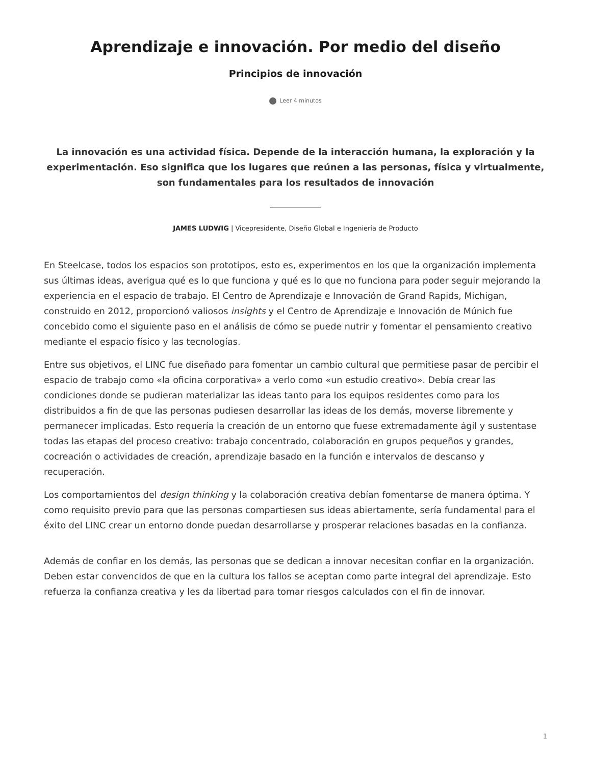Aprendizaje e innovación. Por medio del diseño
Principios de innovación
Leer 4 minutos
La innovación es una actividad física. Depende de la interacción humana, la exploración y la experimentación. Eso significa que los lugares que reúnen a las personas, física y virtualmente, son fundamentales para los resultados de innovación
JAMES LUDWIG | Vicepresidente, Diseño Global e Ingeniería de Producto
En Steelcase, todos los espacios son prototipos, esto es, experimentos en los que la organización implementa sus últimas ideas, averigua qué es lo que funciona y qué es lo que no funciona para poder seguir mejorando la experiencia en el espacio de trabajo. El Centro de Aprendizaje e Innovación de Grand Rapids, Michigan, construido en 2012, proporcionó valiosos insights y el Centro de Aprendizaje e Innovación de Múnich fue concebido como el siguiente paso en el análisis de cómo se puede nutrir y fomentar el pensamiento creativo mediante el espacio físico y las tecnologías.
Entre sus objetivos, el LINC fue diseñado para fomentar un cambio cultural que permitiese pasar de percibir el espacio de trabajo como «la oficina corporativa» a verlo como «un estudio creativo». Debía crear las condiciones donde se pudieran materializar las ideas tanto para los equipos residentes como para los distribuidos a fin de que las personas pudiesen desarrollar las ideas de los demás, moverse libremente y permanecer implicadas. Esto requería la creación de un entorno que fuese extremadamente ágil y sustentase todas las etapas del proceso creativo: trabajo concentrado, colaboración en grupos pequeños y grandes, cocreación o actividades de creación, aprendizaje basado en la función e intervalos de descanso y recuperación.
Los comportamientos del design thinking y la colaboración creativa debían fomentarse de manera óptima. Y como requisito previo para que las personas compartiesen sus ideas abiertamente, sería fundamental para el éxito del LINC crear un entorno donde puedan desarrollarse y prosperar relaciones basadas en la confianza.
Además de confiar en los demás, las personas que se dedican a innovar necesitan confiar en la organización. Deben estar convencidos de que en la cultura los fallos se aceptan como parte integral del aprendizaje. Esto refuerza la confianza creativa y les da libertad para tomar riesgos calculados con el fin de innovar.
1